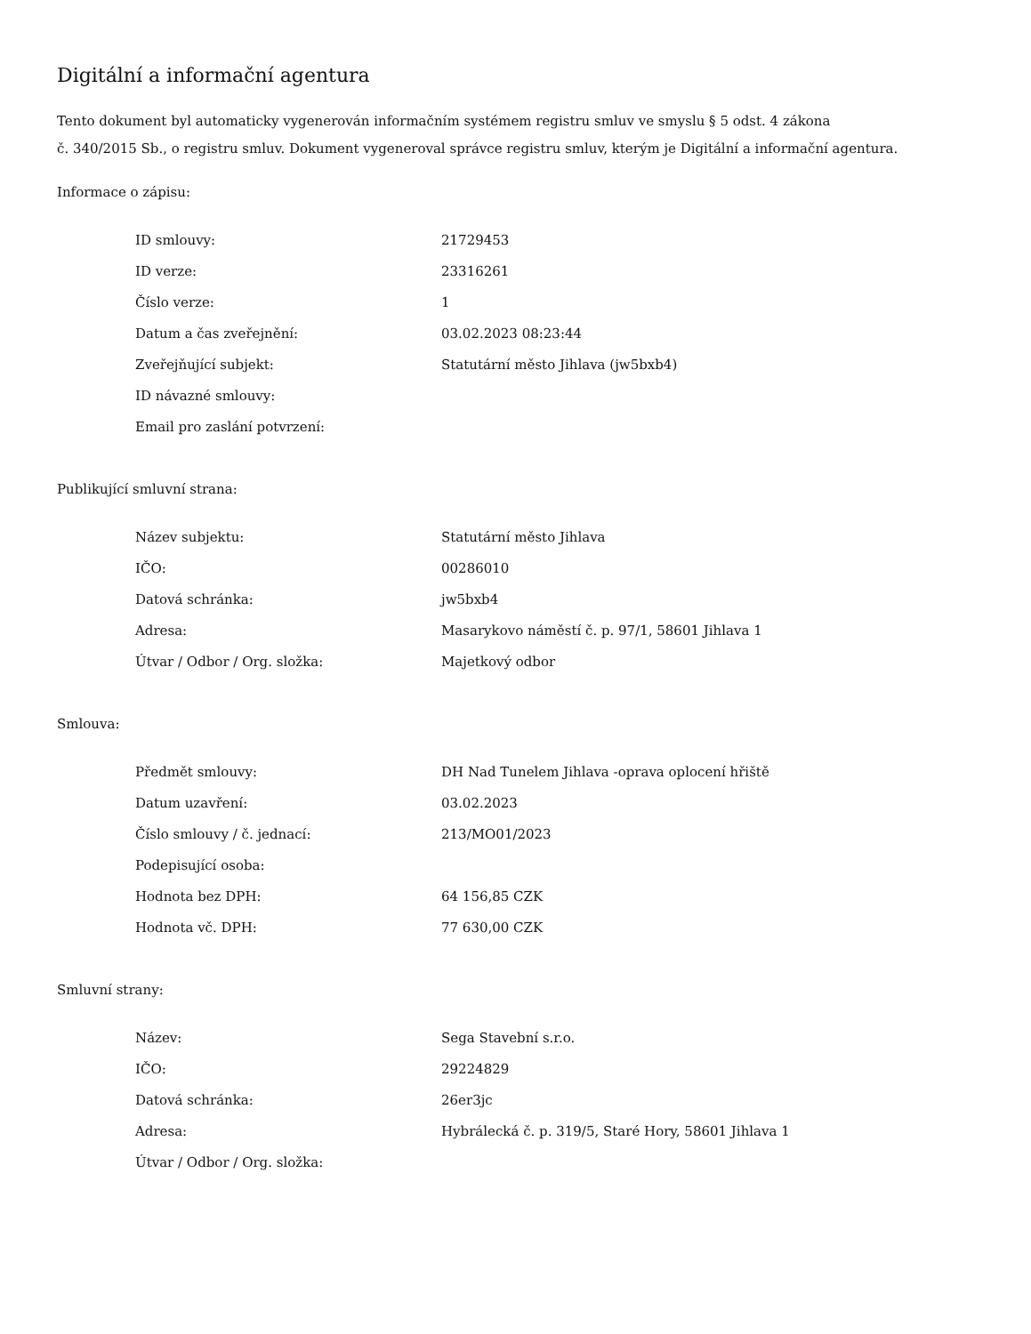Digitální a informační agentura
Tento dokument byl automaticky vygenerován informačním systémem registru smluv ve smyslu § 5 odst. 4 zákona
č. 340/2015 Sb., o registru smluv. Dokument vygeneroval správce registru smluv, kterým je Digitální a informační agentura.
Informace o zápisu:
| ID smlouvy: | 21729453 |
| ID verze: | 23316261 |
| Číslo verze: | 1 |
| Datum a čas zveřejnění: | 03.02.2023 08:23:44 |
| Zveřejňující subjekt: | Statutární město Jihlava (jw5bxb4) |
| ID návazné smlouvy: | |
| Email pro zaslání potvrzení: | |
Publikující smluvní strana:
| Název subjektu: | Statutární město Jihlava |
| IČO: | 00286010 |
| Datová schránka: | jw5bxb4 |
| Adresa: | Masarykovo náměstí č. p. 97/1, 58601 Jihlava 1 |
| Útvar / Odbor / Org. složka: | Majetkový odbor |
Smlouva:
| Předmět smlouvy: | DH Nad Tunelem Jihlava -oprava oplocení hřiště |
| Datum uzavření: | 03.02.2023 |
| Číslo smlouvy / č. jednací: | 213/MO01/2023 |
| Podepisující osoba: | |
| Hodnota bez DPH: | 64 156,85 CZK |
| Hodnota vč. DPH: | 77 630,00 CZK |
Smluvní strany:
| Název: | Sega Stavební s.r.o. |
| IČO: | 29224829 |
| Datová schránka: | 26er3jc |
| Adresa: | Hybrálecká č. p. 319/5, Staré Hory, 58601 Jihlava 1 |
| Útvar / Odbor / Org. složka: | |